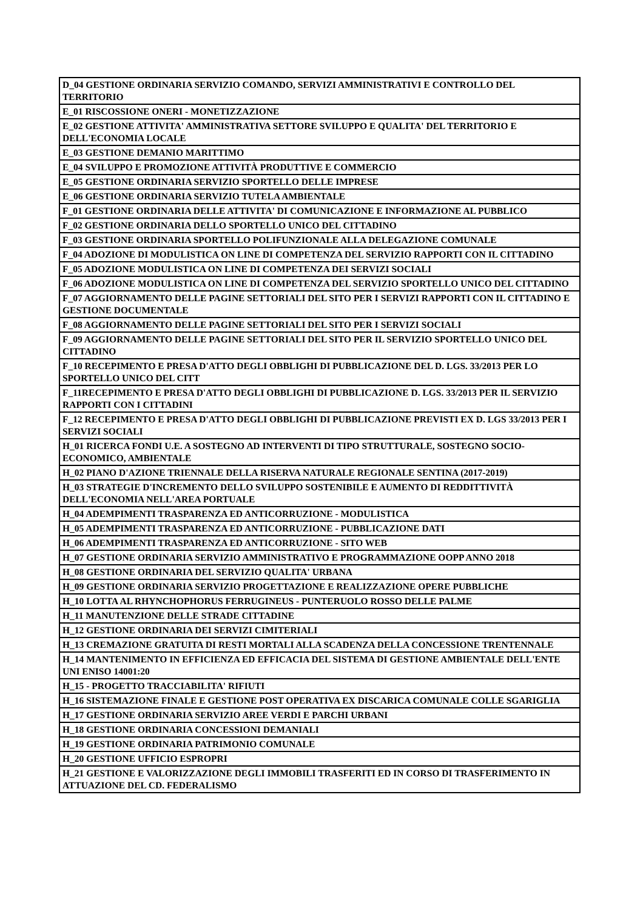| D_04 GESTIONE ORDINARIA SERVIZIO COMANDO, SERVIZI AMMINISTRATIVI E CONTROLLO DEL TERRITORIO |
| E_01 RISCOSSIONE ONERI - MONETIZZAZIONE |
| E_02 GESTIONE ATTIVITA' AMMINISTRATIVA SETTORE SVILUPPO E QUALITA' DEL TERRITORIO E DELL'ECONOMIA LOCALE |
| E_03 GESTIONE DEMANIO MARITTIMO |
| E_04 SVILUPPO E PROMOZIONE ATTIVITÀ PRODUTTIVE E COMMERCIO |
| E_05 GESTIONE ORDINARIA SERVIZIO SPORTELLO DELLE IMPRESE |
| E_06 GESTIONE ORDINARIA SERVIZIO TUTELA AMBIENTALE |
| F_01 GESTIONE ORDINARIA DELLE ATTIVITA' DI COMUNICAZIONE E INFORMAZIONE AL PUBBLICO |
| F_02 GESTIONE ORDINARIA DELLO SPORTELLO UNICO DEL CITTADINO |
| F_03 GESTIONE ORDINARIA SPORTELLO POLIFUNZIONALE ALLA DELEGAZIONE COMUNALE |
| F_04 ADOZIONE DI MODULISTICA ON LINE DI COMPETENZA DEL SERVIZIO RAPPORTI CON IL CITTADINO |
| F_05 ADOZIONE MODULISTICA ON LINE DI COMPETENZA DEI SERVIZI SOCIALI |
| F_06 ADOZIONE MODULISTICA ON LINE DI COMPETENZA DEL SERVIZIO SPORTELLO UNICO DEL CITTADINO |
| F_07 AGGIORNAMENTO DELLE PAGINE SETTORIALI DEL SITO PER I SERVIZI RAPPORTI CON IL CITTADINO E GESTIONE DOCUMENTALE |
| F_08 AGGIORNAMENTO DELLE PAGINE SETTORIALI DEL SITO PER I SERVIZI SOCIALI |
| F_09 AGGIORNAMENTO DELLE PAGINE SETTORIALI DEL SITO PER IL SERVIZIO SPORTELLO UNICO DEL CITTADINO |
| F_10 RECEPIMENTO E PRESA D'ATTO DEGLI OBBLIGHI DI PUBBLICAZIONE DEL D. LGS. 33/2013 PER LO SPORTELLO UNICO DEL CITT |
| F_11RECEPIMENTO E PRESA D'ATTO DEGLI OBBLIGHI DI PUBBLICAZIONE D. LGS. 33/2013 PER IL SERVIZIO RAPPORTI CON I CITTADINI |
| F_12 RECEPIMENTO E PRESA D'ATTO DEGLI OBBLIGHI DI PUBBLICAZIONE PREVISTI EX D. LGS 33/2013 PER I SERVIZI SOCIALI |
| H_01 RICERCA FONDI U.E. A SOSTEGNO AD INTERVENTI DI TIPO STRUTTURALE, SOSTEGNO SOCIO-ECONOMICO, AMBIENTALE |
| H_02 PIANO D'AZIONE TRIENNALE DELLA RISERVA NATURALE REGIONALE SENTINA (2017-2019) |
| H_03 STRATEGIE D'INCREMENTO DELLO SVILUPPO SOSTENIBILE E AUMENTO DI REDDITTIVITÀ DELL'ECONOMIA NELL'AREA PORTUALE |
| H_04 ADEMPIMENTI TRASPARENZA ED ANTICORRUZIONE - MODULISTICA |
| H_05 ADEMPIMENTI TRASPARENZA ED ANTICORRUZIONE - PUBBLICAZIONE DATI |
| H_06 ADEMPIMENTI TRASPARENZA ED ANTICORRUZIONE - SITO WEB |
| H_07 GESTIONE ORDINARIA SERVIZIO AMMINISTRATIVO E PROGRAMMAZIONE OOPP ANNO 2018 |
| H_08 GESTIONE ORDINARIA DEL SERVIZIO QUALITA' URBANA |
| H_09 GESTIONE ORDINARIA SERVIZIO PROGETTAZIONE E REALIZZAZIONE OPERE PUBBLICHE |
| H_10 LOTTA AL RHYNCHOPHORUS FERRUGINEUS - PUNTERUOLO ROSSO DELLE PALME |
| H_11 MANUTENZIONE DELLE STRADE CITTADINE |
| H_12 GESTIONE ORDINARIA DEI SERVIZI CIMITERIALI |
| H_13 CREMAZIONE GRATUITA DI RESTI MORTALI ALLA SCADENZA DELLA CONCESSIONE TRENTENNALE |
| H_14 MANTENIMENTO IN EFFICIENZA ED EFFICACIA DEL SISTEMA DI GESTIONE AMBIENTALE DELL'ENTE UNI ENISO 14001:20 |
| H_15 - PROGETTO TRACCIABILITA' RIFIUTI |
| H_16 SISTEMAZIONE FINALE E GESTIONE POST OPERATIVA EX DISCARICA COMUNALE COLLE SGARIGLIA |
| H_17 GESTIONE ORDINARIA SERVIZIO AREE VERDI E PARCHI URBANI |
| H_18 GESTIONE ORDINARIA CONCESSIONI DEMANIALI |
| H_19 GESTIONE ORDINARIA PATRIMONIO COMUNALE |
| H_20 GESTIONE UFFICIO ESPROPRI |
| H_21 GESTIONE E VALORIZZAZIONE DEGLI IMMOBILI TRASFERITI ED IN CORSO DI TRASFERIMENTO IN ATTUAZIONE DEL CD. FEDERALISMO |